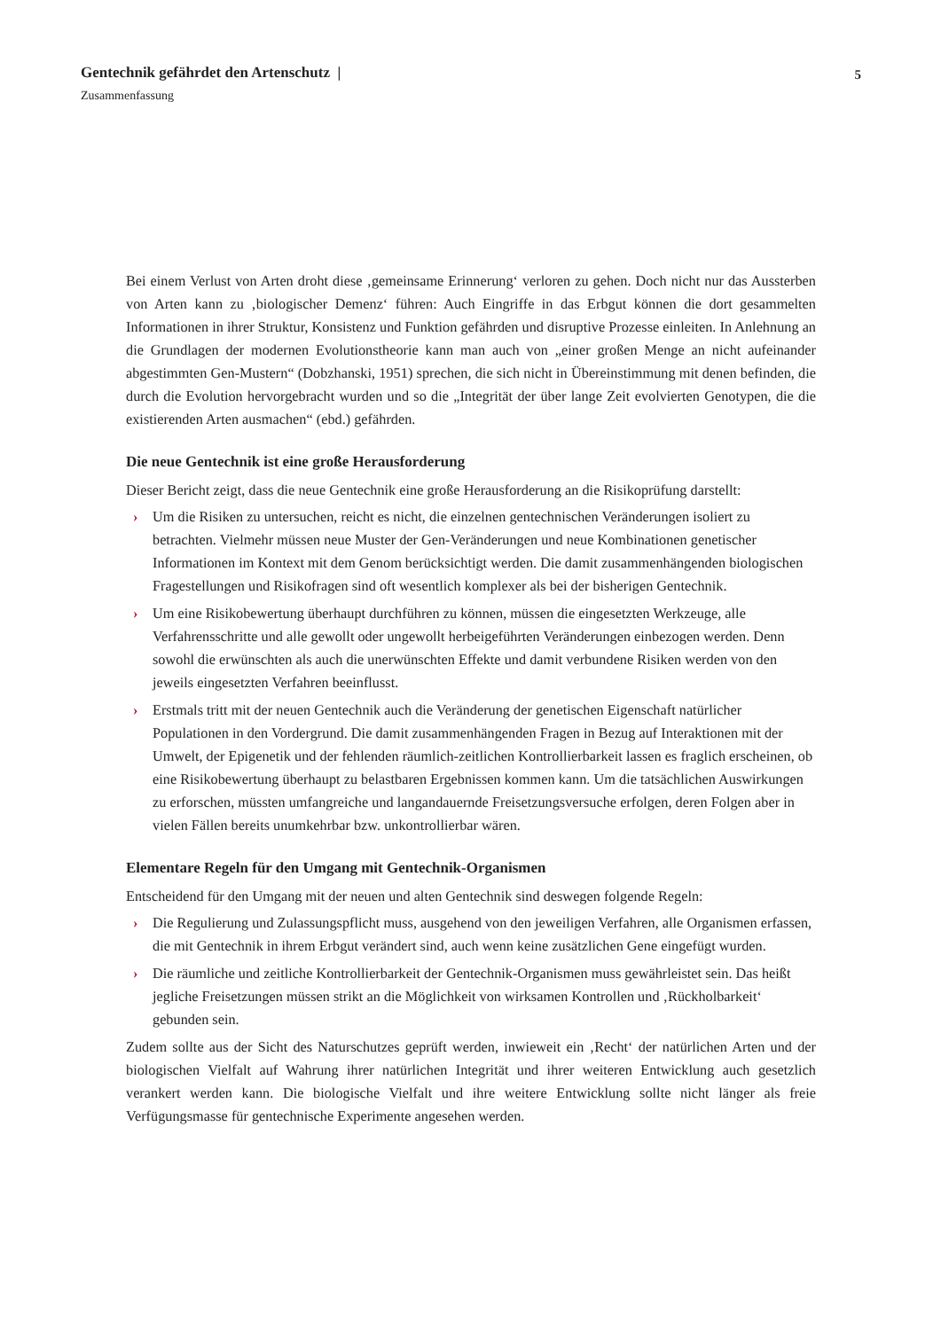Gentechnik gefährdet den Artenschutz | 5
Zusammenfassung
Bei einem Verlust von Arten droht diese ‚gemeinsame Erinnerung‘ verloren zu gehen. Doch nicht nur das Aussterben von Arten kann zu ‚biologischer Demenz‘ führen: Auch Eingriffe in das Erbgut können die dort gesammelten Informationen in ihrer Struktur, Konsistenz und Funktion gefährden und disruptive Prozesse einleiten. In Anlehnung an die Grundlagen der modernen Evolutionstheorie kann man auch von „einer großen Menge an nicht aufeinander abgestimmten Gen-Mustern“ (Dobzhanski, 1951) sprechen, die sich nicht in Übereinstimmung mit denen befinden, die durch die Evolution hervorgebracht wurden und so die „Integrität der über lange Zeit evolvierten Genotypen, die die existierenden Arten ausmachen“ (ebd.) gefährden.
Die neue Gentechnik ist eine große Herausforderung
Dieser Bericht zeigt, dass die neue Gentechnik eine große Herausforderung an die Risikoprüfung darstellt:
› Um die Risiken zu untersuchen, reicht es nicht, die einzelnen gentechnischen Veränderungen isoliert zu betrachten. Vielmehr müssen neue Muster der Gen-Veränderungen und neue Kombinationen genetischer Informationen im Kontext mit dem Genom berücksichtigt werden. Die damit zusammenhängenden biologischen Fragestellungen und Risikofragen sind oft wesentlich komplexer als bei der bisherigen Gentechnik.
› Um eine Risikobewertung überhaupt durchführen zu können, müssen die eingesetzten Werkzeuge, alle Verfahrensschritte und alle gewollt oder ungewollt herbeigeführten Veränderungen einbezogen werden. Denn sowohl die erwünschten als auch die unerwünschten Effekte und damit verbundene Risiken werden von den jeweils eingesetzten Verfahren beeinflusst.
› Erstmals tritt mit der neuen Gentechnik auch die Veränderung der genetischen Eigenschaft natürlicher Populationen in den Vordergrund. Die damit zusammenhängenden Fragen in Bezug auf Interaktionen mit der Umwelt, der Epigenetik und der fehlenden räumlich-zeitlichen Kontrollierbarkeit lassen es fraglich erscheinen, ob eine Risikobewertung überhaupt zu belastbaren Ergebnissen kommen kann. Um die tatsächlichen Auswirkungen zu erforschen, müssten umfangreiche und langandauernde Freisetzungsversuche erfolgen, deren Folgen aber in vielen Fällen bereits unumkehrbar bzw. unkontrollierbar wären.
Elementare Regeln für den Umgang mit Gentechnik-Organismen
Entscheidend für den Umgang mit der neuen und alten Gentechnik sind deswegen folgende Regeln:
› Die Regulierung und Zulassungspflicht muss, ausgehend von den jeweiligen Verfahren, alle Organismen erfassen, die mit Gentechnik in ihrem Erbgut verändert sind, auch wenn keine zusätzlichen Gene eingefügt wurden.
› Die räumliche und zeitliche Kontrollierbarkeit der Gentechnik-Organismen muss gewährleistet sein. Das heißt jegliche Freisetzungen müssen strikt an die Möglichkeit von wirksamen Kontrollen und ‚Rückholbarkeit‘ gebunden sein.
Zudem sollte aus der Sicht des Naturschutzes geprüft werden, inwieweit ein ‚Recht‘ der natürlichen Arten und der biologischen Vielfalt auf Wahrung ihrer natürlichen Integrität und ihrer weiteren Entwicklung auch gesetzlich verankert werden kann. Die biologische Vielfalt und ihre weitere Entwicklung sollte nicht länger als freie Verfügungsmasse für gentechnische Experimente angesehen werden.